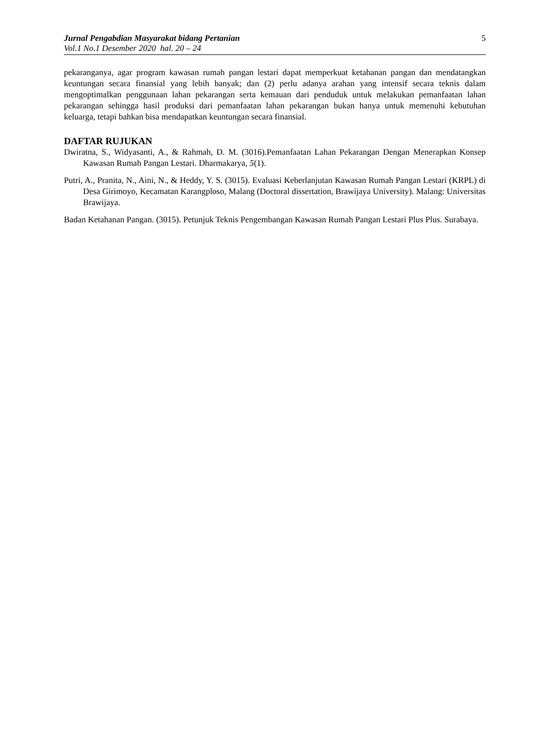Jurnal Pengabdian Masyarakat bidang Pertanian
Vol.1 No.1 Desember 2020 hal. 20 – 24
5
pekaranganya, agar program kawasan rumah pangan lestari dapat memperkuat ketahanan pangan dan mendatangkan keuntungan secara finansial yang lebih banyak; dan (2) perlu adanya arahan yang intensif secara teknis dalam mengoptimalkan penggunaan lahan pekarangan serta kemauan dari penduduk untuk melakukan pemanfaatan lahan pekarangan sehingga hasil produksi dari pemanfaatan lahan pekarangan bukan hanya untuk memenuhi kebutuhan keluarga, tetapi bahkan bisa mendapatkan keuntungan secara finansial.
DAFTAR RUJUKAN
Dwiratna, S., Widyasanti, A., & Rahmah, D. M. (3016).Pemanfaatan Lahan Pekarangan Dengan Menerapkan Konsep Kawasan Rumah Pangan Lestari. Dharmakarya, 5(1).
Putri, A., Pranita, N., Aini, N., & Heddy, Y. S. (3015). Evaluasi Keberlanjutan Kawasan Rumah Pangan Lestari (KRPL) di Desa Girimoyo, Kecamatan Karangploso, Malang (Doctoral dissertation, Brawijaya University). Malang: Universitas Brawijaya.
Badan Ketahanan Pangan. (3015). Petunjuk Teknis Pengembangan Kawasan Rumah Pangan Lestari Plus Plus. Surabaya.